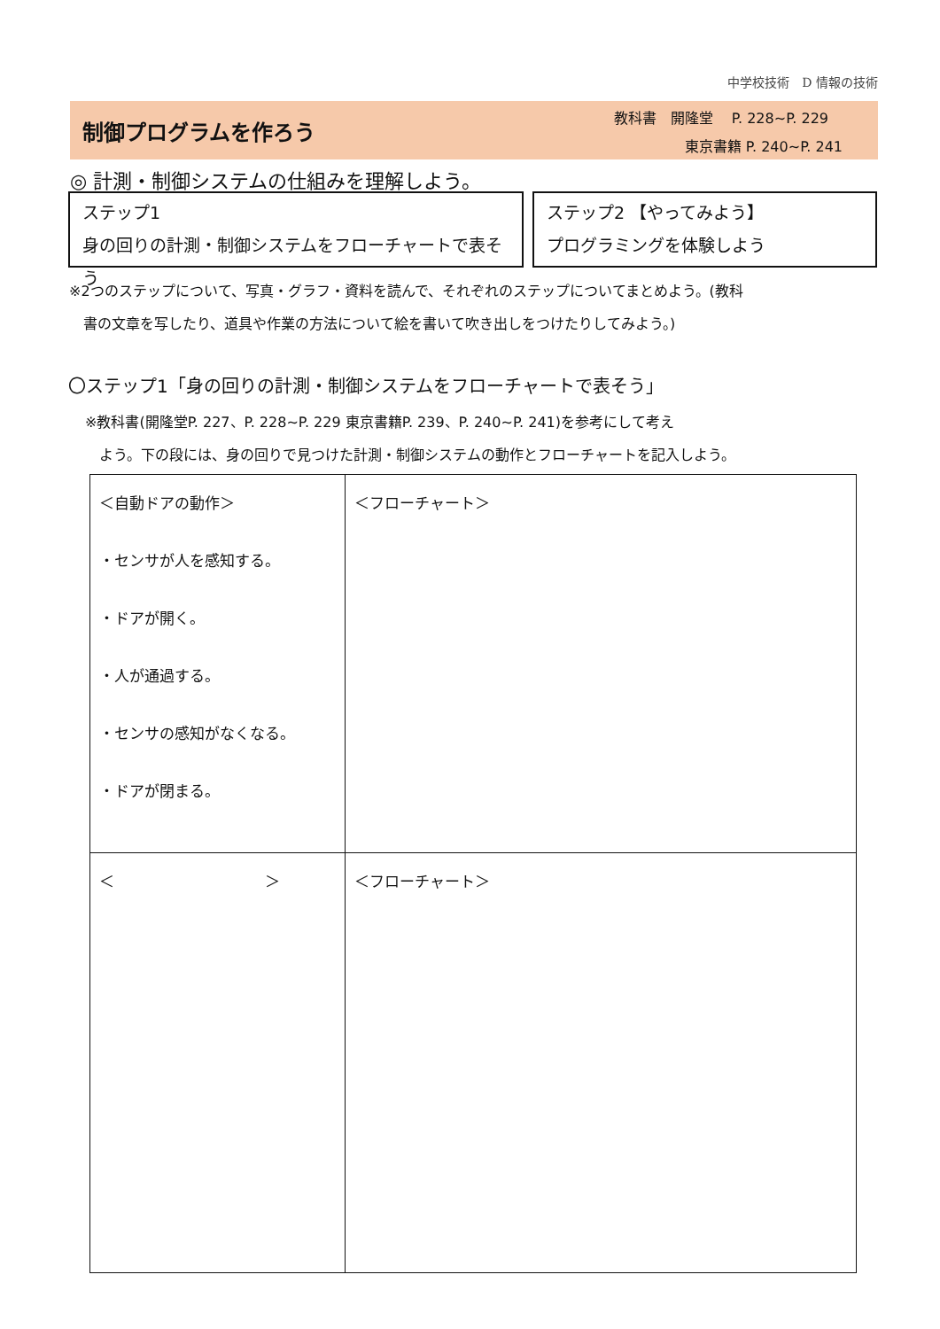中学校技術　D 情報の技術
制御プログラムを作ろう
教科書　開隆堂　 P. 228~P. 229
　　　　　東京書籍 P. 240~P. 241
◎ 計測・制御システムの仕組みを理解しよう。
ステップ1
身の回りの計測・制御システムをフローチャートで表そう
ステップ2 【やってみよう】
プログラミングを体験しよう
※2つのステップについて、写真・グラフ・資料を読んで、それぞれのステップについてまとめよう。(教科
　書の文章を写したり、道具や作業の方法について絵を書いて吹き出しをつけたりしてみよう。)
〇ステップ1「身の回りの計測・制御システムをフローチャートで表そう」
※教科書(開隆堂P. 227、P. 228~P. 229 東京書籍P. 239、P. 240~P. 241)を参考にして考え
　よう。下の段には、身の回りで見つけた計測・制御システムの動作とフローチャートを記入しよう。
| ＜自動ドアの動作＞ ・センサが人を感知する。 ・ドアが開く。 ・人が通過する。 ・センサの感知がなくなる。 ・ドアが閉まる。 | ＜フローチャート＞ |
| ＜ ＞ | ＜フローチャート＞ |